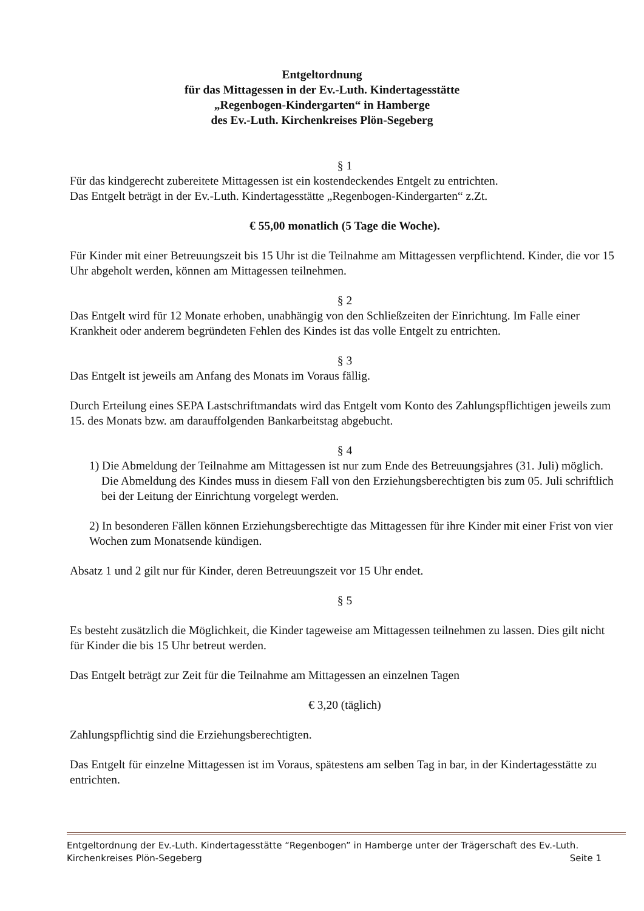Entgeltordnung
für das Mittagessen in der Ev.-Luth. Kindertagesstätte
„Regenbogen-Kindergarten“ in Hamberge
des Ev.-Luth. Kirchenkreises Plön-Segeberg
§ 1
Für das kindgerecht zubereitete Mittagessen ist ein kostendeckendes Entgelt zu entrichten.
Das Entgelt beträgt in der Ev.-Luth. Kindertagesstätte „Regenbogen-Kindergarten“ z.Zt.
€ 55,00 monatlich (5 Tage die Woche).
Für Kinder mit einer Betreuungszeit bis 15 Uhr ist die Teilnahme am Mittagessen verpflichtend. Kinder, die vor 15 Uhr abgeholt werden, können am Mittagessen teilnehmen.
§ 2
Das Entgelt wird für 12 Monate erhoben, unabhängig von den Schließzeiten der Einrichtung. Im Falle einer Krankheit oder anderem begründeten Fehlen des Kindes ist das volle Entgelt zu entrichten.
§ 3
Das Entgelt ist jeweils am Anfang des Monats im Voraus fällig.
Durch Erteilung eines SEPA Lastschriftmandats wird das Entgelt vom Konto des Zahlungspflichtigen jeweils zum 15. des Monats bzw. am darauffolgenden Bankarbeitstag abgebucht.
§ 4
1) Die Abmeldung der Teilnahme am Mittagessen ist nur zum Ende des Betreuungsjahres (31. Juli) möglich. Die Abmeldung des Kindes muss in diesem Fall von den Erziehungsberechtigten bis zum 05. Juli schriftlich bei der Leitung der Einrichtung vorgelegt werden.
2) In besonderen Fällen können Erziehungsberechtigte das Mittagessen für ihre Kinder mit einer Frist von vier Wochen zum Monatsende kündigen.
Absatz 1 und 2 gilt nur für Kinder, deren Betreuungszeit vor 15 Uhr endet.
§ 5
Es besteht zusätzlich die Möglichkeit, die Kinder tageweise am Mittagessen teilnehmen zu lassen. Dies gilt nicht für Kinder die bis 15 Uhr betreut werden.
Das Entgelt beträgt zur Zeit für die Teilnahme am Mittagessen an einzelnen Tagen
€ 3,20 (täglich)
Zahlungspflichtig sind die Erziehungsberechtigten.
Das Entgelt für einzelne Mittagessen ist im Voraus, spätestens am selben Tag in bar, in der Kindertagesstätte zu entrichten.
Entgeltordnung der Ev.-Luth. Kindertagesstätte “Regenbogen” in Hamberge unter der Trägerschaft des Ev.-Luth.
Kirchenkreises Plön-Segeberg Seite 1